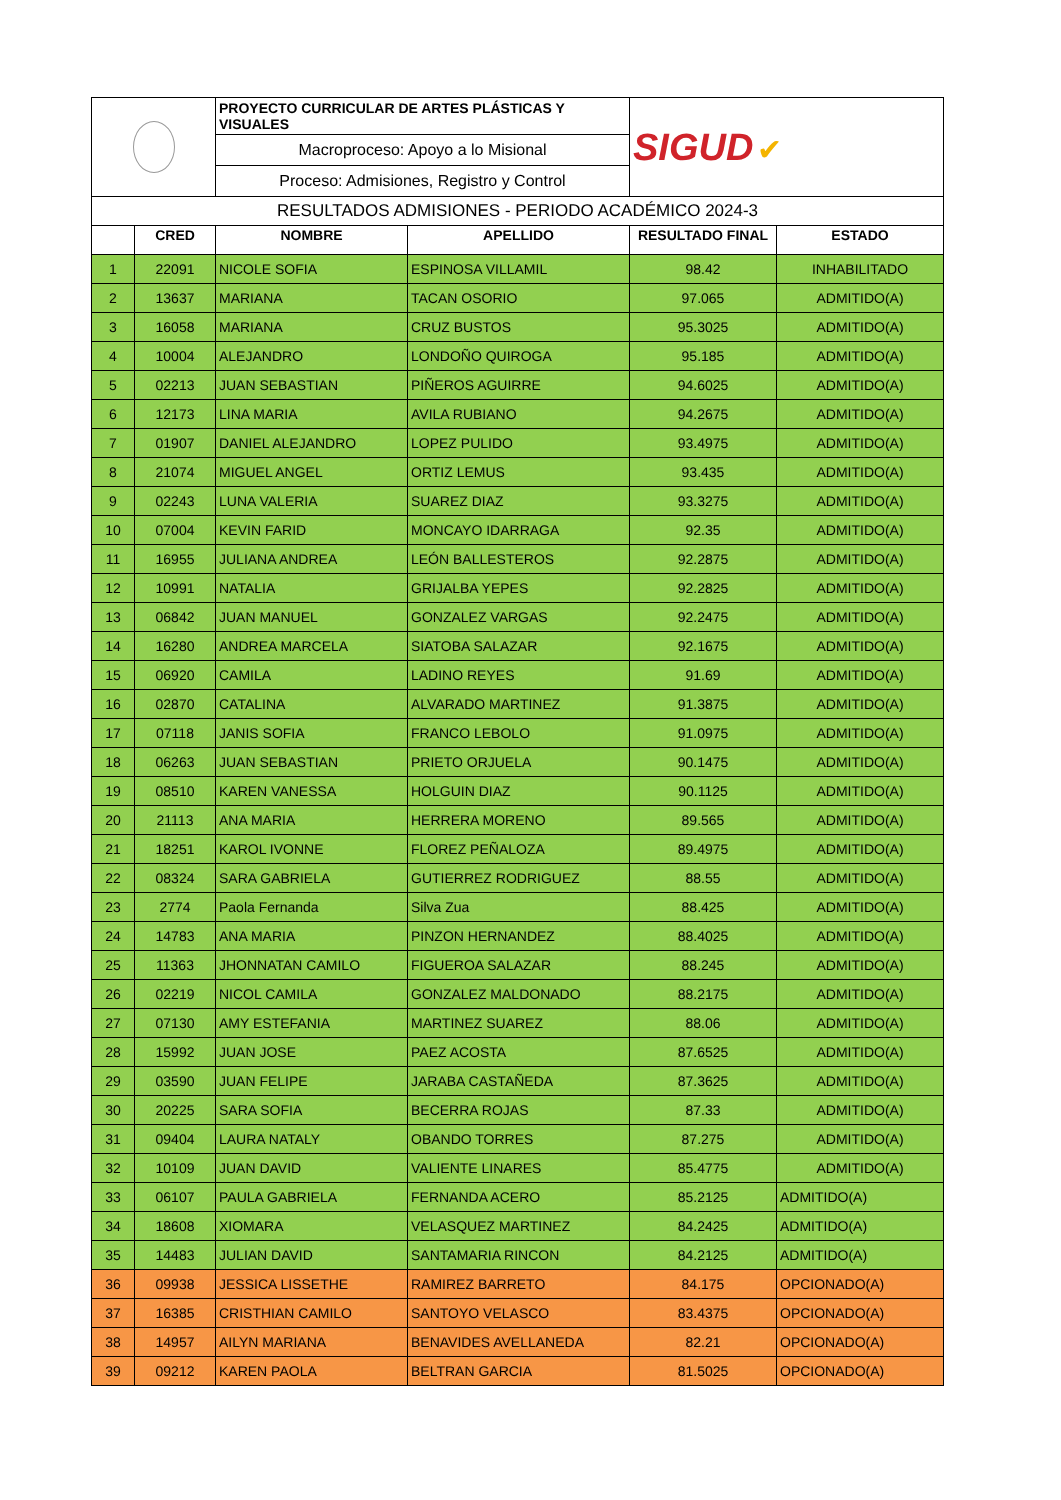| | | PROYECTO CURRICULAR DE ARTES PLÁSTICAS Y VISUALES | | SIGUD ✔ | |
| | | Macroproceso: Apoyo a lo Misional | | | |
| | | Proceso: Admisiones, Registro y Control | | | |
| RESULTADOS ADMISIONES - PERIODO ACADÉMICO 2024-3 | | | | | |
| | CRED | NOMBRE | APELLIDO | RESULTADO FINAL | ESTADO |
| 1 | 22091 | NICOLE SOFIA | ESPINOSA VILLAMIL | 98.42 | INHABILITADO |
| 2 | 13637 | MARIANA | TACAN OSORIO | 97.065 | ADMITIDO(A) |
| 3 | 16058 | MARIANA | CRUZ BUSTOS | 95.3025 | ADMITIDO(A) |
| 4 | 10004 | ALEJANDRO | LONDOÑO QUIROGA | 95.185 | ADMITIDO(A) |
| 5 | 02213 | JUAN SEBASTIAN | PIÑEROS AGUIRRE | 94.6025 | ADMITIDO(A) |
| 6 | 12173 | LINA MARIA | AVILA RUBIANO | 94.2675 | ADMITIDO(A) |
| 7 | 01907 | DANIEL ALEJANDRO | LOPEZ PULIDO | 93.4975 | ADMITIDO(A) |
| 8 | 21074 | MIGUEL ANGEL | ORTIZ LEMUS | 93.435 | ADMITIDO(A) |
| 9 | 02243 | LUNA VALERIA | SUAREZ DIAZ | 93.3275 | ADMITIDO(A) |
| 10 | 07004 | KEVIN FARID | MONCAYO IDARRAGA | 92.35 | ADMITIDO(A) |
| 11 | 16955 | JULIANA ANDREA | LEÓN BALLESTEROS | 92.2875 | ADMITIDO(A) |
| 12 | 10991 | NATALIA | GRIJALBA YEPES | 92.2825 | ADMITIDO(A) |
| 13 | 06842 | JUAN MANUEL | GONZALEZ VARGAS | 92.2475 | ADMITIDO(A) |
| 14 | 16280 | ANDREA MARCELA | SIATOBA SALAZAR | 92.1675 | ADMITIDO(A) |
| 15 | 06920 | CAMILA | LADINO REYES | 91.69 | ADMITIDO(A) |
| 16 | 02870 | CATALINA | ALVARADO MARTINEZ | 91.3875 | ADMITIDO(A) |
| 17 | 07118 | JANIS SOFIA | FRANCO LEBOLO | 91.0975 | ADMITIDO(A) |
| 18 | 06263 | JUAN SEBASTIAN | PRIETO ORJUELA | 90.1475 | ADMITIDO(A) |
| 19 | 08510 | KAREN VANESSA | HOLGUIN DIAZ | 90.1125 | ADMITIDO(A) |
| 20 | 21113 | ANA MARIA | HERRERA MORENO | 89.565 | ADMITIDO(A) |
| 21 | 18251 | KAROL IVONNE | FLOREZ PEÑALOZA | 89.4975 | ADMITIDO(A) |
| 22 | 08324 | SARA GABRIELA | GUTIERREZ RODRIGUEZ | 88.55 | ADMITIDO(A) |
| 23 | 2774 | Paola Fernanda | Silva Zua | 88.425 | ADMITIDO(A) |
| 24 | 14783 | ANA MARIA | PINZON HERNANDEZ | 88.4025 | ADMITIDO(A) |
| 25 | 11363 | JHONNATAN CAMILO | FIGUEROA SALAZAR | 88.245 | ADMITIDO(A) |
| 26 | 02219 | NICOL CAMILA | GONZALEZ MALDONADO | 88.2175 | ADMITIDO(A) |
| 27 | 07130 | AMY ESTEFANIA | MARTINEZ SUAREZ | 88.06 | ADMITIDO(A) |
| 28 | 15992 | JUAN JOSE | PAEZ ACOSTA | 87.6525 | ADMITIDO(A) |
| 29 | 03590 | JUAN FELIPE | JARABA CASTAÑEDA | 87.3625 | ADMITIDO(A) |
| 30 | 20225 | SARA SOFIA | BECERRA ROJAS | 87.33 | ADMITIDO(A) |
| 31 | 09404 | LAURA NATALY | OBANDO TORRES | 87.275 | ADMITIDO(A) |
| 32 | 10109 | JUAN DAVID | VALIENTE LINARES | 85.4775 | ADMITIDO(A) |
| 33 | 06107 | PAULA GABRIELA | FERNANDA ACERO | 85.2125 | ADMITIDO(A) |
| 34 | 18608 | XIOMARA | VELASQUEZ MARTINEZ | 84.2425 | ADMITIDO(A) |
| 35 | 14483 | JULIAN DAVID | SANTAMARIA RINCON | 84.2125 | ADMITIDO(A) |
| 36 | 09938 | JESSICA LISSETHE | RAMIREZ BARRETO | 84.175 | OPCIONADO(A) |
| 37 | 16385 | CRISTHIAN CAMILO | SANTOYO VELASCO | 83.4375 | OPCIONADO(A) |
| 38 | 14957 | AILYN MARIANA | BENAVIDES AVELLANEDA | 82.21 | OPCIONADO(A) |
| 39 | 09212 | KAREN PAOLA | BELTRAN GARCIA | 81.5025 | OPCIONADO(A) |